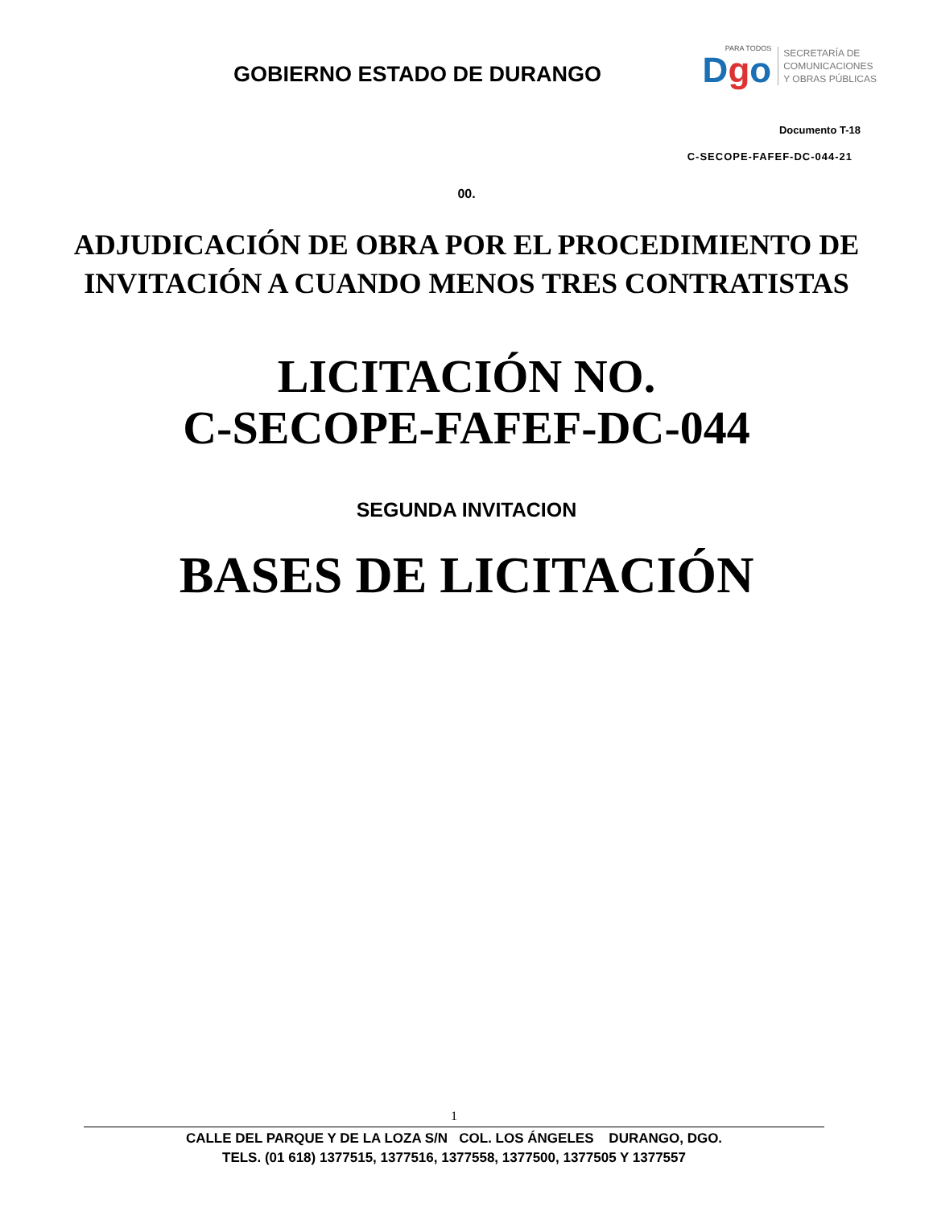GOBIERNO ESTADO DE DURANGO
PARA TODOS
Dgo
SECRETARÍA DE
COMUNICACIONES
Y OBRAS PÚBLICAS
Documento T-18
C-SECOPE-FAFEF-DC-044-21
00.
ADJUDICACIÓN DE OBRA POR EL PROCEDIMIENTO DE
INVITACIÓN A CUANDO MENOS TRES CONTRATISTAS
LICITACIÓN NO.
C-SECOPE-FAFEF-DC-044
SEGUNDA INVITACION
BASES DE LICITACIÓN
1
CALLE DEL PARQUE Y DE LA LOZA S/N COL. LOS ÁNGELES DURANGO, DGO.
TELS. (01 618) 1377515, 1377516, 1377558, 1377500, 1377505 Y 1377557